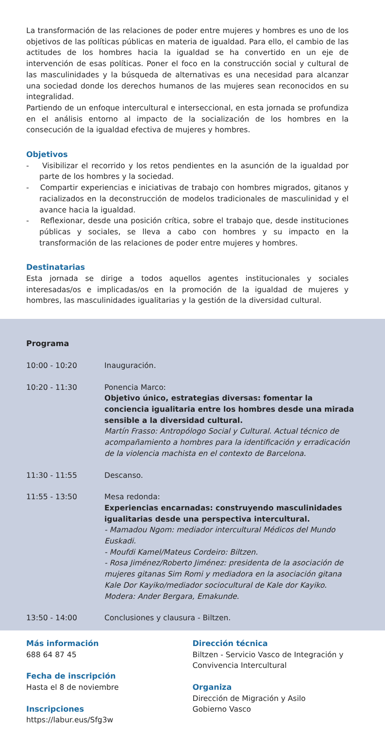La transformación de las relaciones de poder entre mujeres y hombres es uno de los objetivos de las políticas públicas en materia de igualdad. Para ello, el cambio de las actitudes de los hombres hacia la igualdad se ha convertido en un eje de intervención de esas políticas. Poner el foco en la construcción social y cultural de las masculinidades y la búsqueda de alternativas es una necesidad para alcanzar una sociedad donde los derechos humanos de las mujeres sean reconocidos en su integralidad.
Partiendo de un enfoque intercultural e interseccional, en esta jornada se profundiza en el análisis entorno al impacto de la socialización de los hombres en la consecución de la igualdad efectiva de mujeres y hombres.
Objetivos
- Visibilizar el recorrido y los retos pendientes en la asunción de la igualdad por parte de los hombres y la sociedad.
- Compartir experiencias e iniciativas de trabajo con hombres migrados, gitanos y racializados en la deconstrucción de modelos tradicionales de masculinidad y el avance hacia la igualdad.
- Reflexionar, desde una posición crítica, sobre el trabajo que, desde instituciones públicas y sociales, se lleva a cabo con hombres y su impacto en la transformación de las relaciones de poder entre mujeres y hombres.
Destinatarias
Esta jornada se dirige a todos aquellos agentes institucionales y sociales interesadas/os e implicadas/os en la promoción de la igualdad de mujeres y hombres, las masculinidades igualitarias y la gestión de la diversidad cultural.
Programa
| 10:00 - 10:20 | Inauguración. |
| 10:20 - 11:30 | Ponencia Marco: Objetivo único, estrategias diversas: fomentar la conciencia igualitaria entre los hombres desde una mirada sensible a la diversidad cultural. Martín Frasso: Antropólogo Social y Cultural. Actual técnico de acompañamiento a hombres para la identificación y erradicación de la violencia machista en el contexto de Barcelona. |
| 11:30 - 11:55 | Descanso. |
| 11:55 - 13:50 | Mesa redonda: Experiencias encarnadas: construyendo masculinidades igualitarias desde una perspectiva intercultural. - Mamadou Ngom: mediador intercultural Médicos del Mundo Euskadi. - Moufdi Kamel/Mateus Cordeiro: Biltzen. - Rosa Jiménez/Roberto Jiménez: presidenta de la asociación de mujeres gitanas Sim Romi y mediadora en la asociación gitana Kale Dor Kayiko/mediador sociocultural de Kale dor Kayiko. Modera: Ander Bergara, Emakunde. |
| 13:50 - 14:00 | Conclusiones y clausura - Biltzen. |
Más información
688 64 87 45
Fecha de inscripción
Hasta el 8 de noviembre
Inscripciones
https://labur.eus/Sfg3w
Dirección técnica
Biltzen - Servicio Vasco de Integración y Convivencia Intercultural
Organiza
Dirección de Migración y Asilo
Gobierno Vasco